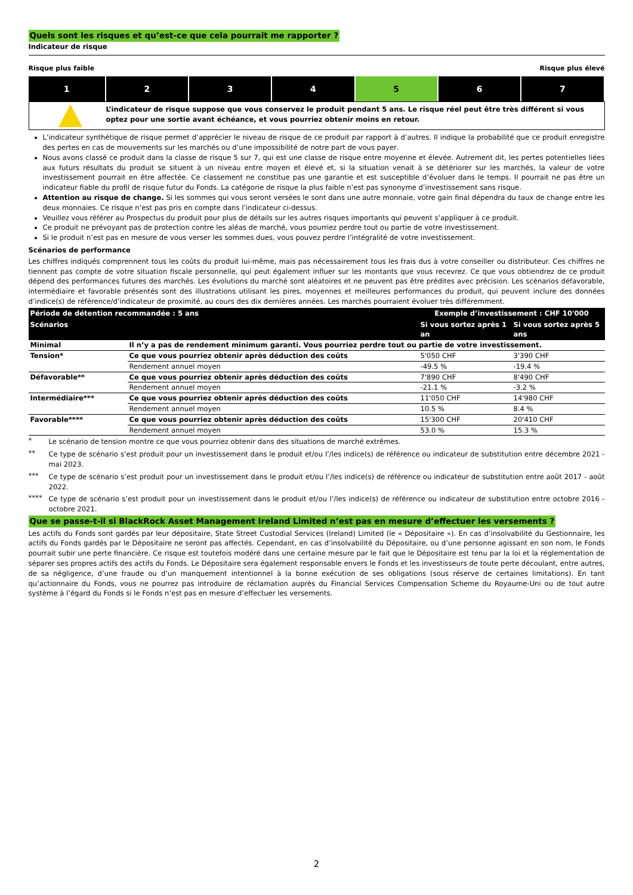Quels sont les risques et qu’est-ce que cela pourrait me rapporter ?
Indicateur de risque
Risque plus faible Risque plus élevé
| 1 | 2 | 3 | 4 | 5 | 6 | 7 |
L’indicateur de risque suppose que vous conservez le produit pendant 5 ans. Le risque réel peut être très différent si vous optez pour une sortie avant échéance, et vous pourriez obtenir moins en retour.
L’indicateur synthétique de risque permet d’apprécier le niveau de risque de ce produit par rapport à d’autres. Il indique la probabilité que ce produit enregistre des pertes en cas de mouvements sur les marchés ou d’une impossibilité de notre part de vous payer.
Nous avons classé ce produit dans la classe de risque 5 sur 7, qui est une classe de risque entre moyenne et élevée. Autrement dit, les pertes potentielles liées aux futurs résultats du produit se situent à un niveau entre moyen et élevé et, si la situation venait à se détériorer sur les marchés, la valeur de votre investissement pourrait en être affectée. Ce classement ne constitue pas une garantie et est susceptible d’évoluer dans le temps. Il pourrait ne pas être un indicateur fiable du profil de risque futur du Fonds. La catégorie de risque la plus faible n’est pas synonyme d’investissement sans risque.
Attention au risque de change. Si les sommes qui vous seront versées le sont dans une autre monnaie, votre gain final dépendra du taux de change entre les deux monnaies. Ce risque n’est pas pris en compte dans l’indicateur ci-dessus.
Veuillez vous référer au Prospectus du produit pour plus de détails sur les autres risques importants qui peuvent s’appliquer à ce produit.
Ce produit ne prévoyant pas de protection contre les aléas de marché, vous pourriez perdre tout ou partie de votre investissement.
Si le produit n’est pas en mesure de vous verser les sommes dues, vous pouvez perdre l’intégralité de votre investissement.
Scénarios de performance
Les chiffres indiqués comprennent tous les coûts du produit lui-même, mais pas nécessairement tous les frais dus à votre conseiller ou distributeur. Ces chiffres ne tiennent pas compte de votre situation fiscale personnelle, qui peut également influer sur les montants que vous recevrez. Ce que vous obtiendrez de ce produit dépend des performances futures des marchés. Les évolutions du marché sont aléatoires et ne peuvent pas être prédites avec précision. Les scénarios défavorable, intermédiaire et favorable présentés sont des illustrations utilisant les pires, moyennes et meilleures performances du produit, qui peuvent inclure des données d’indice(s) de référence/d’indicateur de proximité, au cours des dix dernières années. Les marchés pourraient évoluer très différemment.
| Période de détention recommandée : 5 ans | | Exemple d’investissement : CHF 10'000 | |
| --- | --- | --- | --- |
| Scénarios | | Si vous sortez après 1 an | Si vous sortez après 5 ans |
| Minimal | Il n’y a pas de rendement minimum garanti. Vous pourriez perdre tout ou partie de votre investissement. | | |
| Tension* | Ce que vous pourriez obtenir après déduction des coûts | 5'050 CHF | 3'390 CHF |
| | Rendement annuel moyen | -49.5 % | -19.4 % |
| Défavorable** | Ce que vous pourriez obtenir après déduction des coûts | 7'890 CHF | 8'490 CHF |
| | Rendement annuel moyen | -21.1 % | -3.2 % |
| Intermédiaire*** | Ce que vous pourriez obtenir après déduction des coûts | 11'050 CHF | 14'980 CHF |
| | Rendement annuel moyen | 10.5 % | 8.4 % |
| Favorable**** | Ce que vous pourriez obtenir après déduction des coûts | 15'300 CHF | 20'410 CHF |
| | Rendement annuel moyen | 53.0 % | 15.3 % |
* Le scénario de tension montre ce que vous pourriez obtenir dans des situations de marché extrêmes.
** Ce type de scénario s’est produit pour un investissement dans le produit et/ou l’/les indice(s) de référence ou indicateur de substitution entre décembre 2021 - mai 2023.
*** Ce type de scénario s’est produit pour un investissement dans le produit et/ou l’/les indice(s) de référence ou indicateur de substitution entre août 2017 - août 2022.
**** Ce type de scénario s’est produit pour un investissement dans le produit et/ou l’/les indice(s) de référence ou indicateur de substitution entre octobre 2016 - octobre 2021.
Que se passe-t-il si BlackRock Asset Management Ireland Limited n’est pas en mesure d’effectuer les versements ?
Les actifs du Fonds sont gardés par leur dépositaire, State Street Custodial Services (Ireland) Limited (le « Dépositaire »). En cas d’insolvabilité du Gestionnaire, les actifs du Fonds gardés par le Dépositaire ne seront pas affectés. Cependant, en cas d’insolvabilité du Dépositaire, ou d’une personne agissant en son nom, le Fonds pourrait subir une perte financière. Ce risque est toutefois modéré dans une certaine mesure par le fait que le Dépositaire est tenu par la loi et la réglementation de séparer ses propres actifs des actifs du Fonds. Le Dépositaire sera également responsable envers le Fonds et les investisseurs de toute perte découlant, entre autres, de sa négligence, d’une fraude ou d’un manquement intentionnel à la bonne exécution de ses obligations (sous réserve de certaines limitations). En tant qu’actionnaire du Fonds, vous ne pourrez pas introduire de réclamation auprès du Financial Services Compensation Scheme du Royaume-Uni ou de tout autre système à l’égard du Fonds si le Fonds n’est pas en mesure d’effectuer les versements.
2